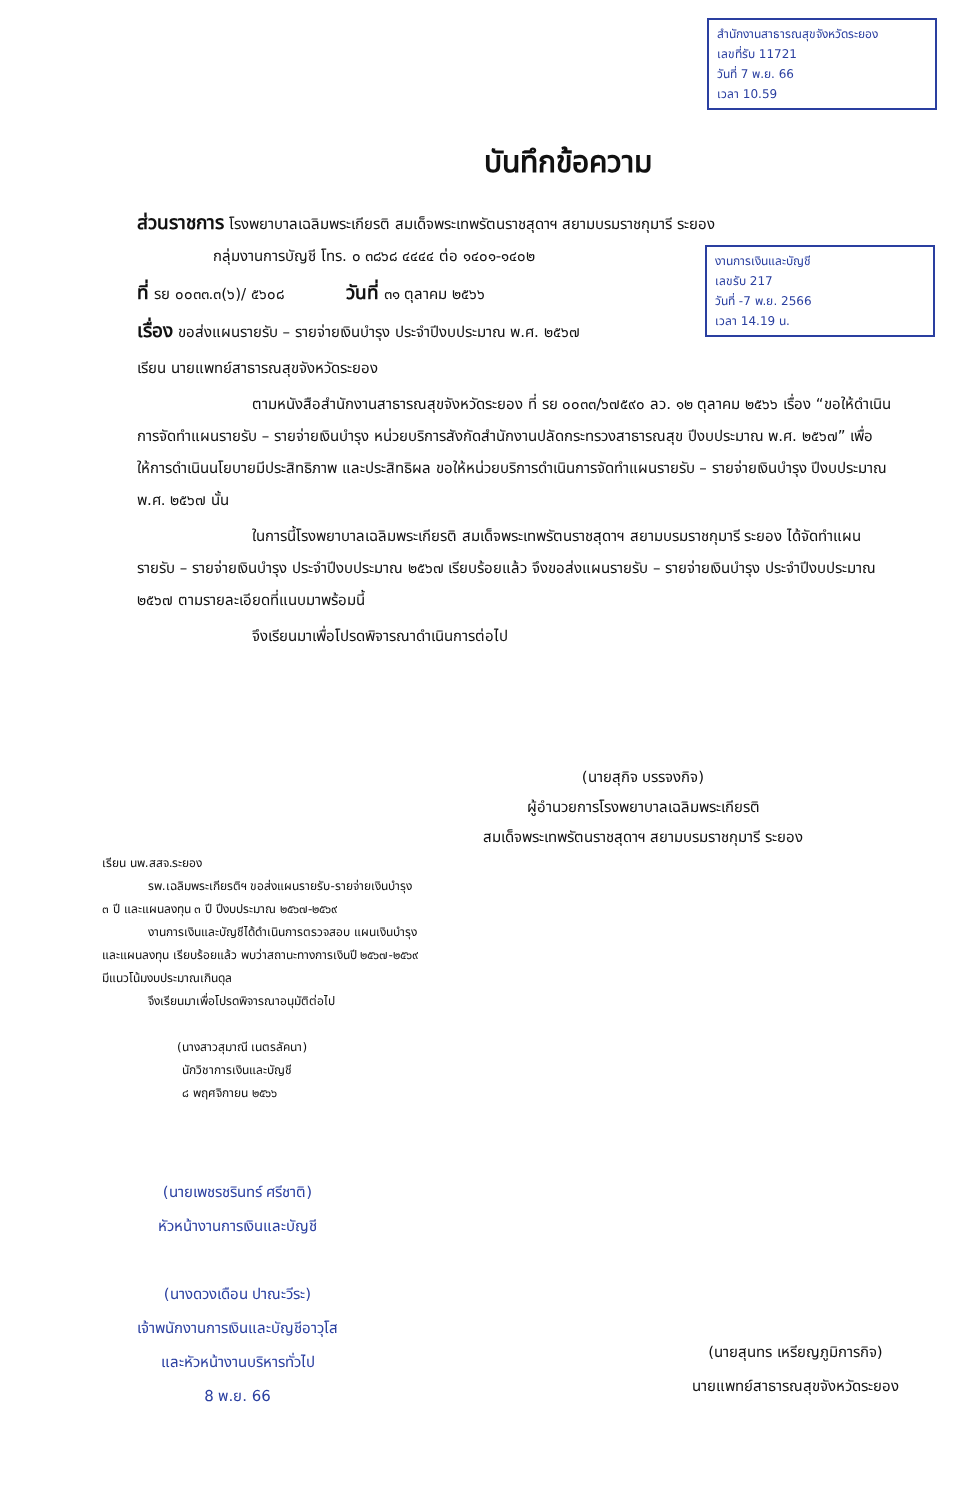สำนักงานสาธารณสุขจังหวัดระยอง
เลขที่รับ 11721
วันที่ 7 พ.ย. 66
เวลา 10.59
งานการเงินและบัญชี
เลขรับ 217
วันที่ -7 พ.ย. 2566
เวลา 14.19 น.
บันทึกข้อความ
ส่วนราชการ โรงพยาบาลเฉลิมพระเกียรติ สมเด็จพระเทพรัตนราชสุดาฯ สยามบรมราชกุมารี ระยอง
กลุ่มงานการบัญชี โทร. ๐ ๓๘๖๘ ๔๔๔๔ ต่อ ๑๔๐๑-๑๔๐๒
ที่ รย ๐๐๓๓.๓(๖)/ ๕๖๐๘ วันที่ ๓๑ ตุลาคม ๒๕๖๖
เรื่อง ขอส่งแผนรายรับ – รายจ่ายเงินบำรุง ประจำปีงบประมาณ พ.ศ. ๒๕๖๗
เรียน นายแพทย์สาธารณสุขจังหวัดระยอง
ตามหนังสือสำนักงานสาธารณสุขจังหวัดระยอง ที่ รย ๐๐๓๓/๖๗๕๙๐ ลว. ๑๒ ตุลาคม ๒๕๖๖ เรื่อง “ขอให้ดำเนินการจัดทำแผนรายรับ – รายจ่ายเงินบำรุง หน่วยบริการสังกัดสำนักงานปลัดกระทรวงสาธารณสุข ปีงบประมาณ พ.ศ. ๒๕๖๗” เพื่อให้การดำเนินนโยบายมีประสิทธิภาพ และประสิทธิผล ขอให้หน่วยบริการดำเนินการจัดทำแผนรายรับ – รายจ่ายเงินบำรุง ปีงบประมาณ พ.ศ. ๒๕๖๗ นั้น
ในการนี้โรงพยาบาลเฉลิมพระเกียรติ สมเด็จพระเทพรัตนราชสุดาฯ สยามบรมราชกุมารี ระยอง ได้จัดทำแผนรายรับ – รายจ่ายเงินบำรุง ประจำปีงบประมาณ ๒๕๖๗ เรียบร้อยแล้ว จึงขอส่งแผนรายรับ – รายจ่ายเงินบำรุง ประจำปีงบประมาณ ๒๕๖๗ ตามรายละเอียดที่แนบมาพร้อมนี้
จึงเรียนมาเพื่อโปรดพิจารณาดำเนินการต่อไป
(นายสุกิจ บรรจงกิจ)
ผู้อำนวยการโรงพยาบาลเฉลิมพระเกียรติ
สมเด็จพระเทพรัตนราชสุดาฯ สยามบรมราชกุมารี ระยอง
เรียน นพ.สสจ.ระยอง
รพ.เฉลิมพระเกียรติฯ ขอส่งแผนรายรับ-รายจ่ายเงินบำรุง
๓ ปี และแผนลงทุน ๓ ปี ปีงบประมาณ ๒๕๖๗-๒๕๖๙
งานการเงินและบัญชีได้ดำเนินการตรวจสอบ แผนเงินบำรุง
และแผนลงทุน เรียบร้อยแล้ว พบว่าสถานะทางการเงินปี ๒๕๖๗-๒๕๖๙
มีแนวโน้มงบประมาณเกินดุล
จึงเรียนมาเพื่อโปรดพิจารณาอนุมัติต่อไป
(นางสาวสุมาณี เนตรลัคนา)
นักวิชาการเงินและบัญชี
๘ พฤศจิกายน ๒๕๖๖
(นายเพชรชรินทร์ ศรีชาติ)
หัวหน้างานการเงินและบัญชี
(นางดวงเดือน ปาณะวีระ)
เจ้าพนักงานการเงินและบัญชีอาวุโส
และหัวหน้างานบริหารทั่วไป
8 พ.ย. 66
(นายสุนทร เหรียญภูมิการกิจ)
นายแพทย์สาธารณสุขจังหวัดระยอง